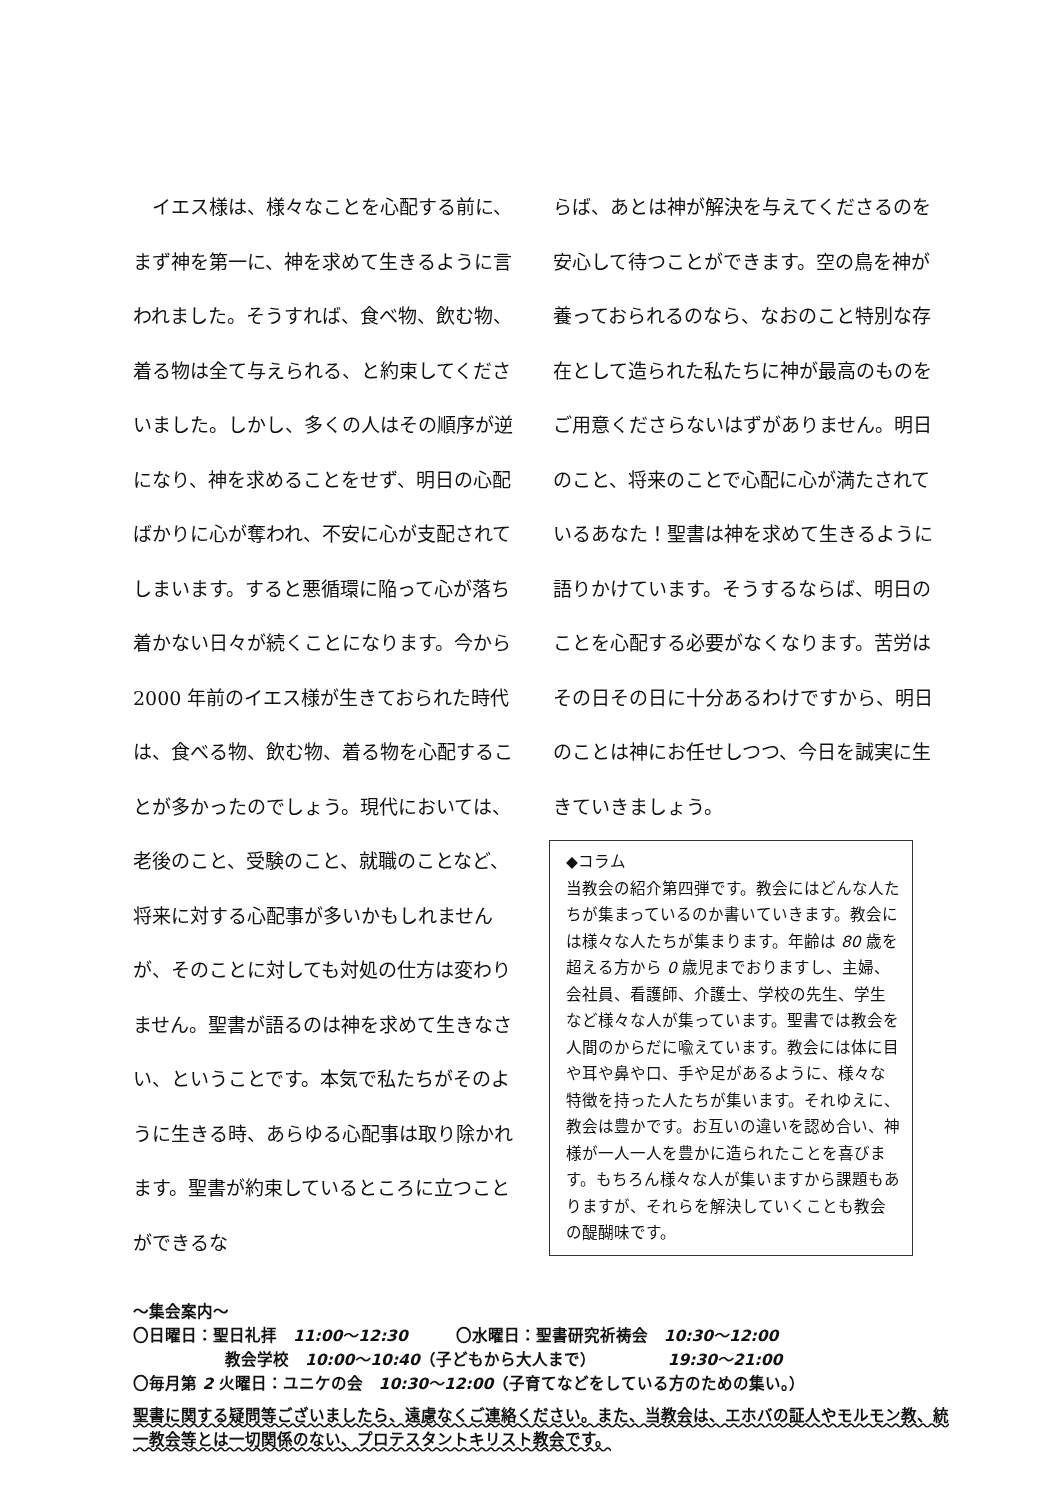イエス様は、様々なことを心配する前に、まず神を第一に、神を求めて生きるように言われました。そうすれば、食べ物、飲む物、着る物は全て与えられる、と約束してくださいました。しかし、多くの人はその順序が逆になり、神を求めることをせず、明日の心配ばかりに心が奪われ、不安に心が支配されてしまいます。すると悪循環に陥って心が落ち着かない日々が続くことになります。今から 2000 年前のイエス様が生きておられた時代は、食べる物、飲む物、着る物を心配することが多かったのでしょう。現代においては、老後のこと、受験のこと、就職のことなど、将来に対する心配事が多いかもしれませんが、そのことに対しても対処の仕方は変わりません。聖書が語るのは神を求めて生きなさい、ということです。本気で私たちがそのように生きる時、あらゆる心配事は取り除かれます。聖書が約束しているところに立つことができるな
らば、あとは神が解決を与えてくださるのを安心して待つことができます。空の鳥を神が養っておられるのなら、なおのこと特別な存在として造られた私たちに神が最高のものをご用意くださらないはずがありません。明日のこと、将来のことで心配に心が満たされているあなた！聖書は神を求めて生きるように語りかけています。そうするならば、明日のことを心配する必要がなくなります。苦労はその日その日に十分あるわけですから、明日のことは神にお任せしつつ、今日を誠実に生きていきましょう。
◆コラム
当教会の紹介第四弾です。教会にはどんな人たちが集まっているのか書いていきます。教会には様々な人たちが集まります。年齢は 80 歳を超える方から 0 歳児までおりますし、主婦、会社員、看護師、介護士、学校の先生、学生など様々な人が集っています。聖書では教会を人間のからだに喩えています。教会には体に目や耳や鼻や口、手や足があるように、様々な特徴を持った人たちが集います。それゆえに、教会は豊かです。お互いの違いを認め合い、神様が一人一人を豊かに造られたことを喜びます。もちろん様々な人が集いますから課題もありますが、それらを解決していくことも教会の醍醐味です。
～集会案内～
〇日曜日：聖日礼拝　11:00～12:30　　　〇水曜日：聖書研究祈祷会　10:30～12:00
教会学校　10:00～10:40（子どもから大人まで）　　　　　19:30～21:00
〇毎月第 2 火曜日：ユニケの会　10:30～12:00（子育てなどをしている方のための集い。）
聖書に関する疑問等ございましたら、遠慮なくご連絡ください。また、当教会は、エホバの証人やモルモン教、統一教会等とは一切関係のない、プロテスタントキリスト教会です。